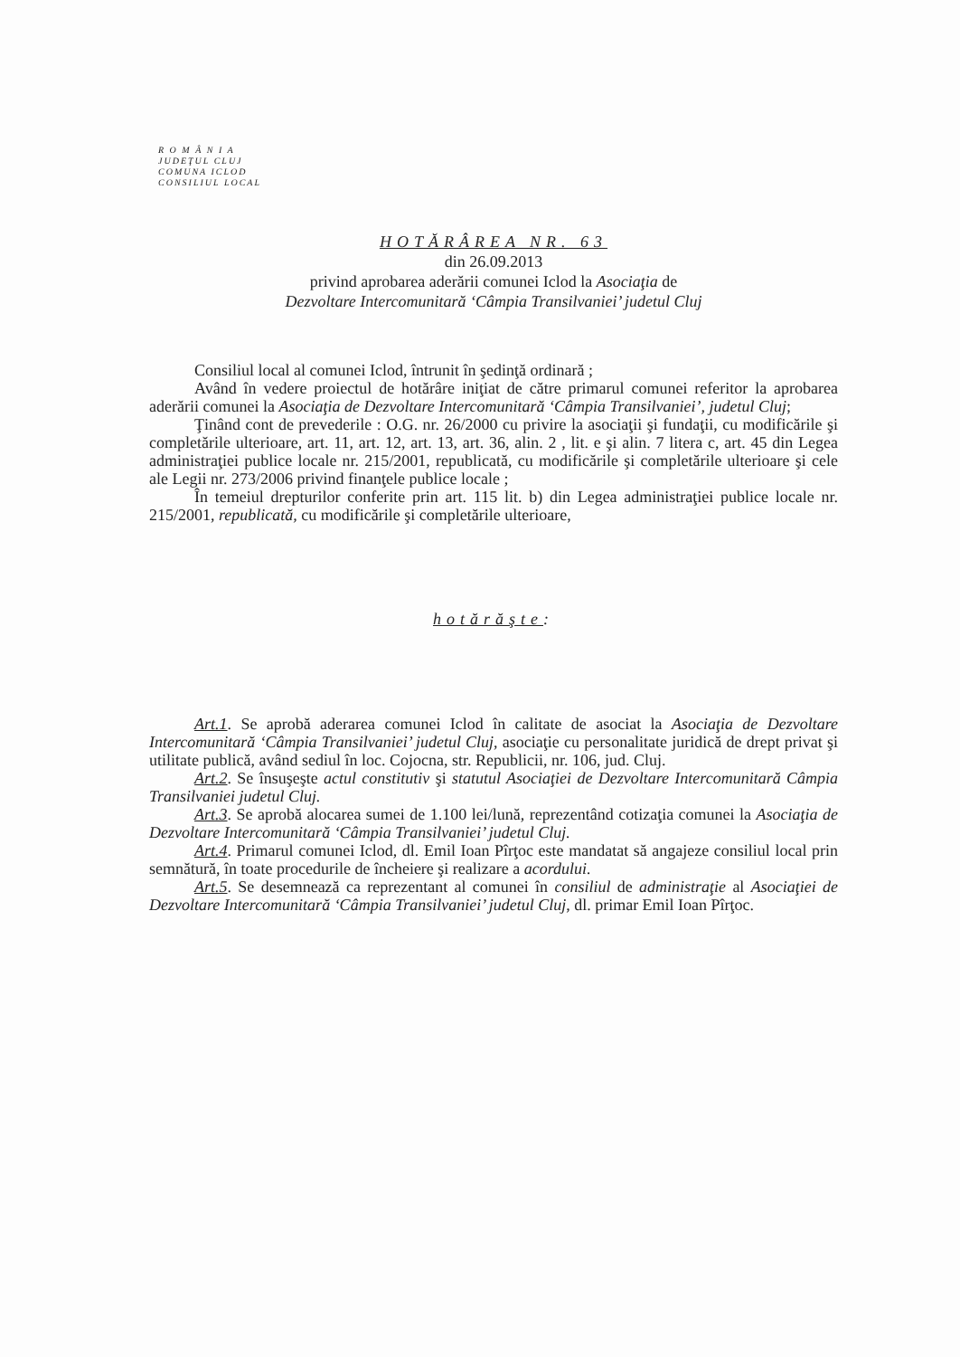R O M Â N I A
JUDEŢUL CLUJ
COMUNA ICLOD
CONSILIUL LOCAL
HOTĂRÂREA NR. 63
din 26.09.2013
privind aprobarea aderării comunei Iclod la Asociaţia de
Dezvoltare Intercomunitară ‘Câmpia Transilvaniei’ judetul Cluj
Consiliul local al comunei Iclod, întrunit în şedinţă ordinară ;
Având în vedere proiectul de hotărâre iniţiat de către primarul comunei referitor la aprobarea aderării comunei la Asociaţia de Dezvoltare Intercomunitară ‘Câmpia Transilvaniei’, judetul Cluj;
Ţinând cont de prevederile : O.G. nr. 26/2000 cu privire la asociaţii şi fundaţii, cu modificările şi completările ulterioare, art. 11, art. 12, art. 13, art. 36, alin. 2 , lit. e şi alin. 7 litera c, art. 45 din Legea administraţiei publice locale nr. 215/2001, republicată, cu modificările şi completările ulterioare şi cele ale Legii nr. 273/2006 privind finanţele publice locale ;
În temeiul drepturilor conferite prin art. 115 lit. b) din Legea administraţiei publice locale nr. 215/2001, republicată, cu modificările şi completările ulterioare,
hotărăşte:
Art.1. Se aprobă aderarea comunei Iclod în calitate de asociat la Asociaţia de Dezvoltare Intercomunitară ‘Câmpia Transilvaniei’ judetul Cluj, asociaţie cu personalitate juridică de drept privat şi utilitate publică, având sediul în loc. Cojocna, str. Republicii, nr. 106, jud. Cluj.
Art.2. Se însuşeşte actul constitutiv şi statutul Asociaţiei de Dezvoltare Intercomunitară Câmpia Transilvaniei judetul Cluj.
Art.3. Se aprobă alocarea sumei de 1.100 lei/lună, reprezentând cotizaţia comunei la Asociaţia de Dezvoltare Intercomunitară ‘Câmpia Transilvaniei’ judetul Cluj.
Art.4. Primarul comunei Iclod, dl. Emil Ioan Pîrţoc este mandatat să angajeze consiliul local prin semnătură, în toate procedurile de încheiere şi realizare a acordului.
Art.5. Se desemnează ca reprezentant al comunei în consiliul de administraţie al Asociaţiei de Dezvoltare Intercomunitară ‘Câmpia Transilvaniei’ judetul Cluj, dl. primar Emil Ioan Pîrţoc.